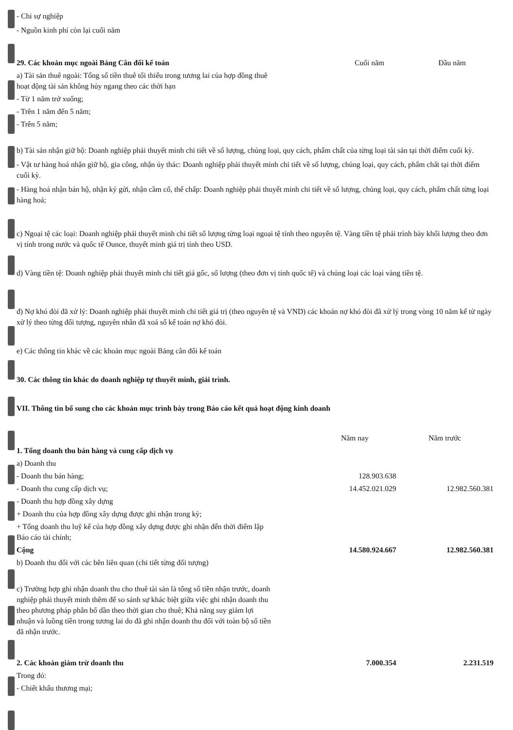- Chi sự nghiệp
- Nguồn kinh phí còn lại cuối năm
| 29. Các khoản mục ngoài Bảng Cân đối kế toán | Cuối năm | Đầu năm |
| a) Tài sản thuê ngoài: Tổng số tiền thuê tối thiểu trong tương lai của hợp đồng thuê hoạt động tài sản không hủy ngang theo các thời hạn | | |
| - Từ 1 năm trở xuống; | | |
| - Trên 1 năm đến 5 năm; | | |
| - Trên 5 năm; | | |
b) Tài sản nhận giữ hộ: Doanh nghiệp phải thuyết minh chi tiết về số lượng, chủng loại, quy cách, phẩm chất của từng loại tài sản tại thời điểm cuối kỳ.
- Vật tư hàng hoá nhận giữ hộ, gia công, nhận ủy thác: Doanh nghiệp phải thuyết minh chi tiết về số lượng, chủng loại, quy cách, phẩm chất tại thời điểm cuối kỳ.
- Hàng hoá nhận bán hộ, nhận ký gửi, nhận cầm cố, thế chấp: Doanh nghiệp phải thuyết minh chi tiết về số lượng, chủng loại, quy cách, phẩm chất từng loại hàng hoá;
c) Ngoại tệ các loại: Doanh nghiệp phải thuyết minh chi tiết số lượng từng loại ngoại tệ tính theo nguyên tệ. Vàng tiền tệ phải trình bày khối lượng theo đơn vị tính trong nước và quốc tế Ounce, thuyết minh giá trị tính theo USD.
d) Vàng tiền tệ: Doanh nghiệp phải thuyết minh chi tiết giá gốc, số lượng (theo đơn vị tính quốc tế) và chủng loại các loại vàng tiền tệ.
đ) Nợ khó đòi đã xử lý: Doanh nghiệp phải thuyết minh chi tiết giá trị (theo nguyên tệ và VND) các khoản nợ khó đòi đã xử lý trong vòng 10 năm kể từ ngày xử lý theo từng đối tượng, nguyên nhân đã xoá sổ kế toán nợ khó đòi.
e) Các thông tin khác về các khoản mục ngoài Bảng cân đối kế toán
30. Các thông tin khác do doanh nghiệp tự thuyết minh, giải trình.
VII. Thông tin bổ sung cho các khoản mục trình bày trong Báo cáo kết quả hoạt động kinh doanh
| | Năm nay | Năm trước |
| 1. Tổng doanh thu bán hàng và cung cấp dịch vụ | | |
| a) Doanh thu | | |
| - Doanh thu bán hàng; | 128.903.638 | |
| - Doanh thu cung cấp dịch vụ; | 14.452.021.029 | 12.982.560.381 |
| - Doanh thu hợp đồng xây dựng | | |
| + Doanh thu của hợp đồng xây dựng được ghi nhận trong kỳ; | | |
| + Tổng doanh thu luỹ kế của hợp đồng xây dựng được ghi nhận đến thời điểm lập Báo cáo tài chính; | | |
| Cộng | 14.580.924.667 | 12.982.560.381 |
| b) Doanh thu đối với các bên liên quan (chi tiết từng đối tượng) | | |
| c) Trường hợp ghi nhận doanh thu cho thuê tài sản là tổng số tiền nhận trước, doanh nghiệp phải thuyết minh thêm để so sánh sự khác biệt giữa việc ghi nhận doanh thu theo phương pháp phân bổ dần theo thời gian cho thuê; Khả năng suy giảm lợi nhuận và luồng tiền trong tương lai do đã ghi nhận doanh thu đối với toàn bộ số tiền đã nhận trước. | | |
| 2. Các khoản giảm trừ doanh thu | 7.000.354 | 2.231.519 |
| Trong đó: | | |
| - Chiết khấu thương mại; | | |